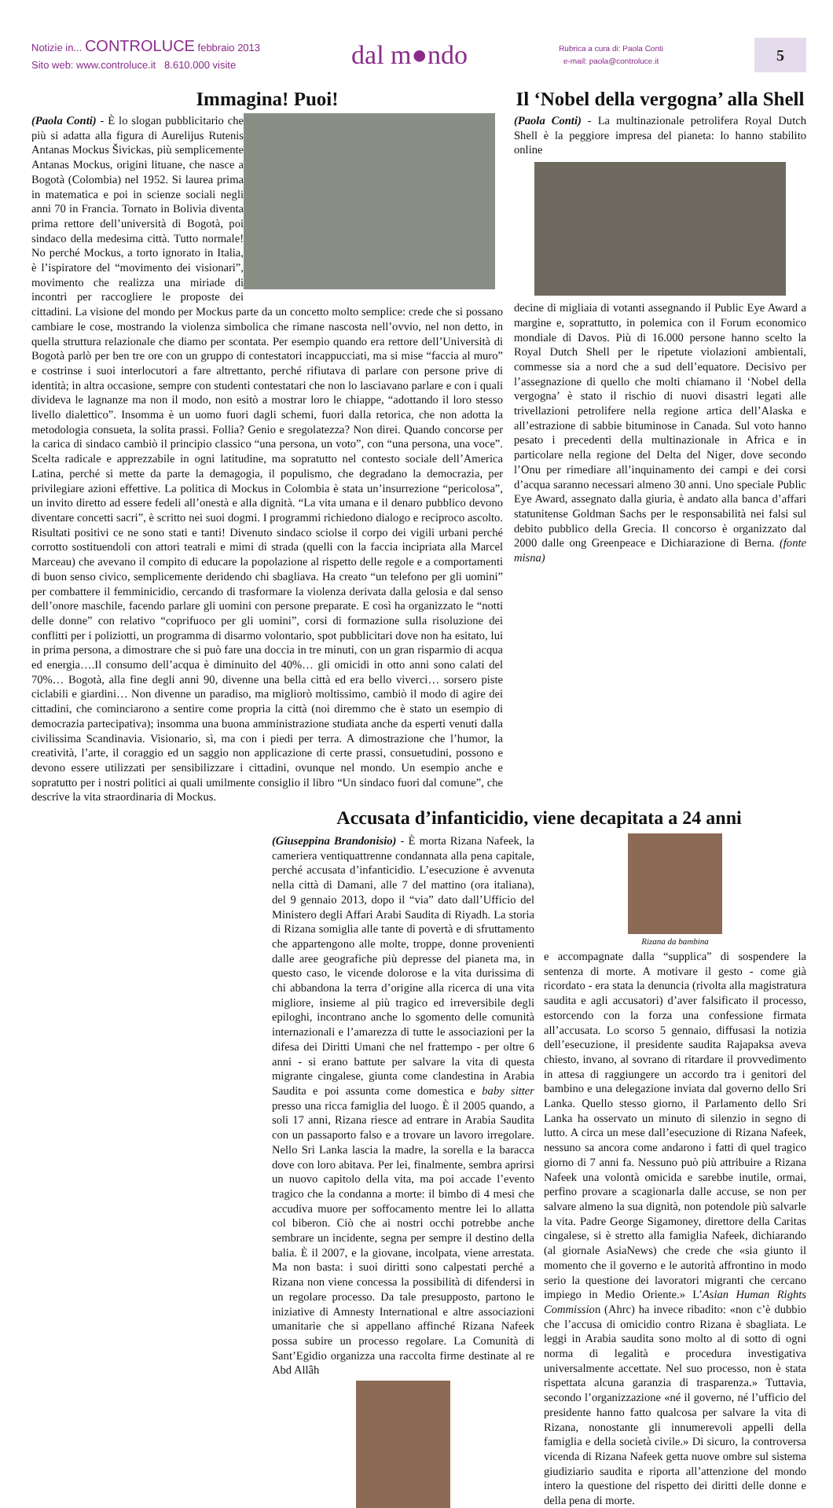Notizie in... CONTROLUCE febbraio 2013
Sito web: www.controluce.it 8.610.000 visite
dal m●ndo
Rubrica a cura di: Paola Conti
e-mail: paola@controluce.it
5
Immagina! Puoi!
(Paola Conti) - È lo slogan pubblicitario che più si adatta alla figura di Aurelijus Rutenis Antanas Mockus Šivickas, più semplicemente Antanas Mockus, origini lituane, che nasce a Bogotà (Colombia) nel 1952. Si laurea prima in matematica e poi in scienze sociali negli anni 70 in Francia. Tornato in Bolivia diventa prima rettore dell’università di Bogotà, poi sindaco della medesima città. Tutto normale! No perché Mockus, a torto ignorato in Italia, è l’ispiratore del “movimento dei visionari”, movimento che realizza una miriade di incontri per raccogliere le proposte dei cittadini. La visione del mondo per Mockus parte da un concetto molto semplice: crede che si possano cambiare le cose, mostrando la violenza simbolica che rimane nascosta nell’ovvio, nel non detto, in quella struttura relazionale che diamo per scontata. Per esempio quando era rettore dell’Università di Bogotà parlò per ben tre ore con un gruppo di contestatori incappucciati, ma si mise “faccia al muro” e costrinse i suoi interlocutori a fare altrettanto, perché rifiutava di parlare con persone prive di identità; in altra occasione, sempre con studenti contestatari che non lo lasciavano parlare e con i quali divideva le lagnanze ma non il modo, non esitò a mostrar loro le chiappe, “adottando il loro stesso livello dialettico”. Insomma è un uomo fuori dagli schemi, fuori dalla retorica, che non adotta la metodologia consueta, la solita prassi. Follia? Genio e sregolatezza? Non direi. Quando concorse per la carica di sindaco cambiò il principio classico “una persona, un voto”, con “una persona, una voce”. Scelta radicale e apprezzabile in ogni latitudine, ma sopratutto nel contesto sociale dell’America Latina, perché si mette da parte la demagogia, il populismo, che degradano la democrazia, per privilegiare azioni effettive. La politica di Mockus in Colombia è stata un’insurrezione “pericolosa”, un invito diretto ad essere fedeli all’onestà e alla dignità. “La vita umana e il denaro pubblico devono diventare concetti sacri”, è scritto nei suoi dogmi. I programmi richiedono dialogo e reciproco ascolto. Risultati positivi ce ne sono stati e tanti! Divenuto sindaco sciolse il corpo dei vigili urbani perché corrotto sostituendoli con attori teatrali e mimi di strada (quelli con la faccia incipriata alla Marcel Marceau) che avevano il compito di educare la popolazione al rispetto delle regole e a comportamenti di buon senso civico, semplicemente deridendo chi sbagliava. Ha creato “un telefono per gli uomini” per combattere il femminicidio, cercando di trasformare la violenza derivata dalla gelosia e dal senso dell’onore maschile, facendo parlare gli uomini con persone preparate. E così ha organizzato le “notti delle donne” con relativo “coprifuoco per gli uomini”, corsi di formazione sulla risoluzione dei conflitti per i poliziotti, un programma di disarmo volontario, spot pubblicitari dove non ha esitato, lui in prima persona, a dimostrare che si può fare una doccia in tre minuti, con un gran risparmio di acqua ed energia….Il consumo dell’acqua è diminuito del 40%… gli omicidi in otto anni sono calati del 70%… Bogotà, alla fine degli anni 90, divenne una bella città ed era bello viverci… sorsero piste ciclabili e giardini… Non divenne un paradiso, ma migliorò moltissimo, cambiò il modo di agire dei cittadini, che cominciarono a sentire come propria la città (noi diremmo che è stato un esempio di democrazia partecipativa); insomma una buona amministrazione studiata anche da esperti venuti dalla civilissima Scandinavia. Visionario, sì, ma con i piedi per terra. A dimostrazione che l’humor, la creatività, l’arte, il coraggio ed un saggio non applicazione di certe prassi, consuetudini, possono e devono essere utilizzati per sensibilizzare i cittadini, ovunque nel mondo. Un esempio anche e sopratutto per i nostri politici ai quali umilmente consiglio il libro “Un sindaco fuori dal comune”, che descrive la vita straordinaria di Mockus.
Il ‘Nobel della vergogna’ alla Shell
(Paola Conti) - La multinazionale petrolifera Royal Dutch Shell è la peggiore impresa del pianeta: lo hanno stabilito online
decine di migliaia di votanti assegnando il Public Eye Award a margine e, soprattutto, in polemica con il Forum economico mondiale di Davos. Più di 16.000 persone hanno scelto la Royal Dutch Shell per le ripetute violazioni ambientali, commesse sia a nord che a sud dell’equatore. Decisivo per l’assegnazione di quello che molti chiamano il ‘Nobel della vergogna’ è stato il rischio di nuovi disastri legati alle trivellazioni petrolifere nella regione artica dell’Alaska e all’estrazione di sabbie bituminose in Canada. Sul voto hanno pesato i precedenti della multinazionale in Africa e in particolare nella regione del Delta del Niger, dove secondo l’Onu per rimediare all’inquinamento dei campi e dei corsi d’acqua saranno necessari almeno 30 anni. Uno speciale Public Eye Award, assegnato dalla giuria, è andato alla banca d’affari statunitense Goldman Sachs per le responsabilità nei falsi sul debito pubblico della Grecia. Il concorso è organizzato dal 2000 dalle ong Greenpeace e Dichiarazione di Berna. (fonte misna)
Accusata d’infanticidio, viene decapitata a 24 anni
(Giuseppina Brandonisio) - È morta Rizana Nafeek, la cameriera ventiquattrenne condannata alla pena capitale, perché accusata d’infanticidio. L’esecuzione è avvenuta nella città di Damani, alle 7 del mattino (ora italiana), del 9 gennaio 2013, dopo il “via” dato dall’Ufficio del Ministero degli Affari Arabi Saudita di Riyadh. La storia di Rizana somiglia alle tante di povertà e di sfruttamento che appartengono alle molte, troppe, donne provenienti dalle aree geografiche più depresse del pianeta ma, in questo caso, le vicende dolorose e la vita durissima di chi abbandona la terra d’origine alla ricerca di una vita migliore, insieme al più tragico ed irreversibile degli epiloghi, incontrano anche lo sgomento delle comunità internazionali e l’amarezza di tutte le associazioni per la difesa dei Diritti Umani che nel frattempo - per oltre 6 anni - si erano battute per salvare la vita di questa migrante cingalese, giunta come clandestina in Arabia Saudita e poi assunta come domestica e baby sitter presso una ricca famiglia del luogo. È il 2005 quando, a soli 17 anni, Rizana riesce ad entrare in Arabia Saudita con un passaporto falso e a trovare un lavoro irregolare. Nello Sri Lanka lascia la madre, la sorella e la baracca dove con loro abitava. Per lei, finalmente, sembra aprirsi un nuovo capitolo della vita, ma poi accade l’evento tragico che la condanna a morte: il bimbo di 4 mesi che accudiva muore per soffocamento mentre lei lo allatta col biberon. Ciò che ai nostri occhi potrebbe anche sembrare un incidente, segna per sempre il destino della balia. È il 2007, e la giovane, incolpata, viene arrestata. Ma non basta: i suoi diritti sono calpestati perché a Rizana non viene concessa la possibilità di difendersi in un regolare processo. Da tale presupposto, partono le iniziative di Amnesty International e altre associazioni umanitarie che si appellano affinché Rizana Nafeek possa subire un processo regolare. La Comunità di Sant’Egidio organizza una raccolta firme destinate al re Abd Allâh
Rizana da bambina
e accompagnate dalla “supplica” di sospendere la sentenza di morte. A motivare il gesto - come già ricordato - era stata la denuncia (rivolta alla magistratura saudita e agli accusatori) d’aver falsificato il processo, estorcendo con la forza una confessione firmata all’accusata. Lo scorso 5 gennaio, diffusasi la notizia dell’esecuzione, il presidente saudita Rajapaksa aveva chiesto, invano, al sovrano di ritardare il provvedimento in attesa di raggiungere un accordo tra i genitori del bambino e una delegazione inviata dal governo dello Sri Lanka. Quello stesso giorno, il Parlamento dello Sri Lanka ha osservato un minuto di silenzio in segno di lutto. A circa un mese dall’esecuzione di Rizana Nafeek, nessuno sa ancora come andarono i fatti di quel tragico giorno di 7 anni fa. Nessuno può più attribuire a Rizana Nafeek una volontà omicida e sarebbe inutile, ormai, perfino provare a scagionarla dalle accuse, se non per salvare almeno la sua dignità, non potendole più salvarle la vita. Padre George Sigamoney, direttore della Caritas cingalese, si è stretto alla famiglia Nafeek, dichiarando (al giornale AsiaNews) che crede che «sia giunto il momento che il governo e le autorità affrontino in modo serio la questione dei lavoratori migranti che cercano impiego in Medio Oriente.» L’Asian Human Rights Commission (Ahrc) ha invece ribadito: «non c’è dubbio che l’accusa di omicidio contro Rizana è sbagliata. Le leggi in Arabia saudita sono molto al di sotto di ogni norma di legalità e procedura investigativa universalmente accettate. Nel suo processo, non è stata rispettata alcuna garanzia di trasparenza.» Tuttavia, secondo l’organizzazione «né il governo, né l’ufficio del presidente hanno fatto qualcosa per salvare la vita di Rizana, nonostante gli innumerevoli appelli della famiglia e della società civile.» Di sicuro, la controversa vicenda di Rizana Nafeek getta nuove ombre sul sistema giudiziario saudita e riporta all’attenzione del mondo intero la questione del rispetto dei diritti delle donne e della pena di morte.